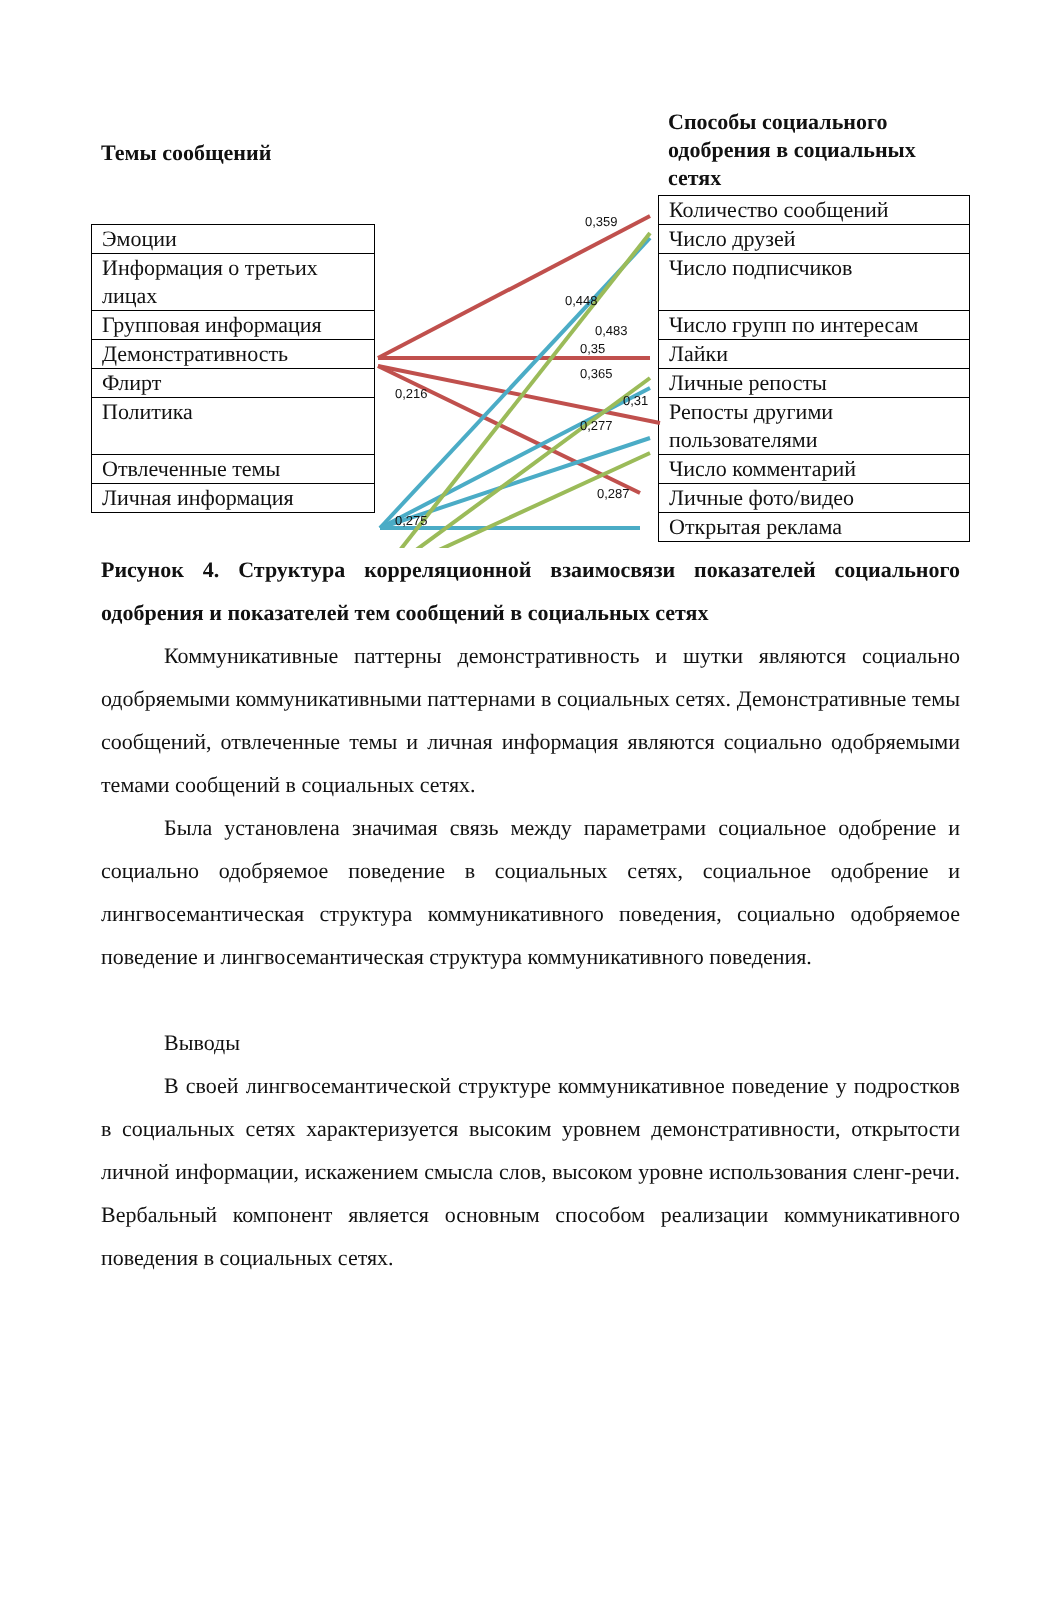Темы сообщений
Способы социального одобрения в социальных сетях
| Эмоции |
| Информация о третьих лицах |
| Групповая информация |
| Демонстративность |
| Флирт |
| Политика |
| Отвлеченные темы |
| Личная информация |
| Количество сообщений |
| Число друзей |
| Число подписчиков |
| Число групп по интересам |
| Лайки |
| Личные репосты |
| Репосты другими пользователями |
| Число комментарий |
| Личные фото/видео |
| Открытая реклама |
0,359
0,448
0,483
0,35
0,365
0,216 0,31
0,277
0,287
0,275
Рисунок 4. Структура корреляционной взаимосвязи показателей социального одобрения и показателей тем сообщений в социальных сетях
Коммуникативные паттерны демонстративность и шутки являются социально одобряемыми коммуникативными паттернами в социальных сетях. Демонстративные темы сообщений, отвлеченные темы и личная информация являются социально одобряемыми темами сообщений в социальных сетях.
Была установлена значимая связь между параметрами социальное одобрение и социально одобряемое поведение в социальных сетях, социальное одобрение и лингвосемантическая структура коммуникативного поведения, социально одобряемое поведение и лингвосемантическая структура коммуникативного поведения.
Выводы
В своей лингвосемантической структуре коммуникативное поведение у подростков в социальных сетях характеризуется высоким уровнем демонстративности, открытости личной информации, искажением смысла слов, высоком уровне использования сленг-речи. Вербальный компонент является основным способом реализации коммуникативного поведения в социальных сетях.